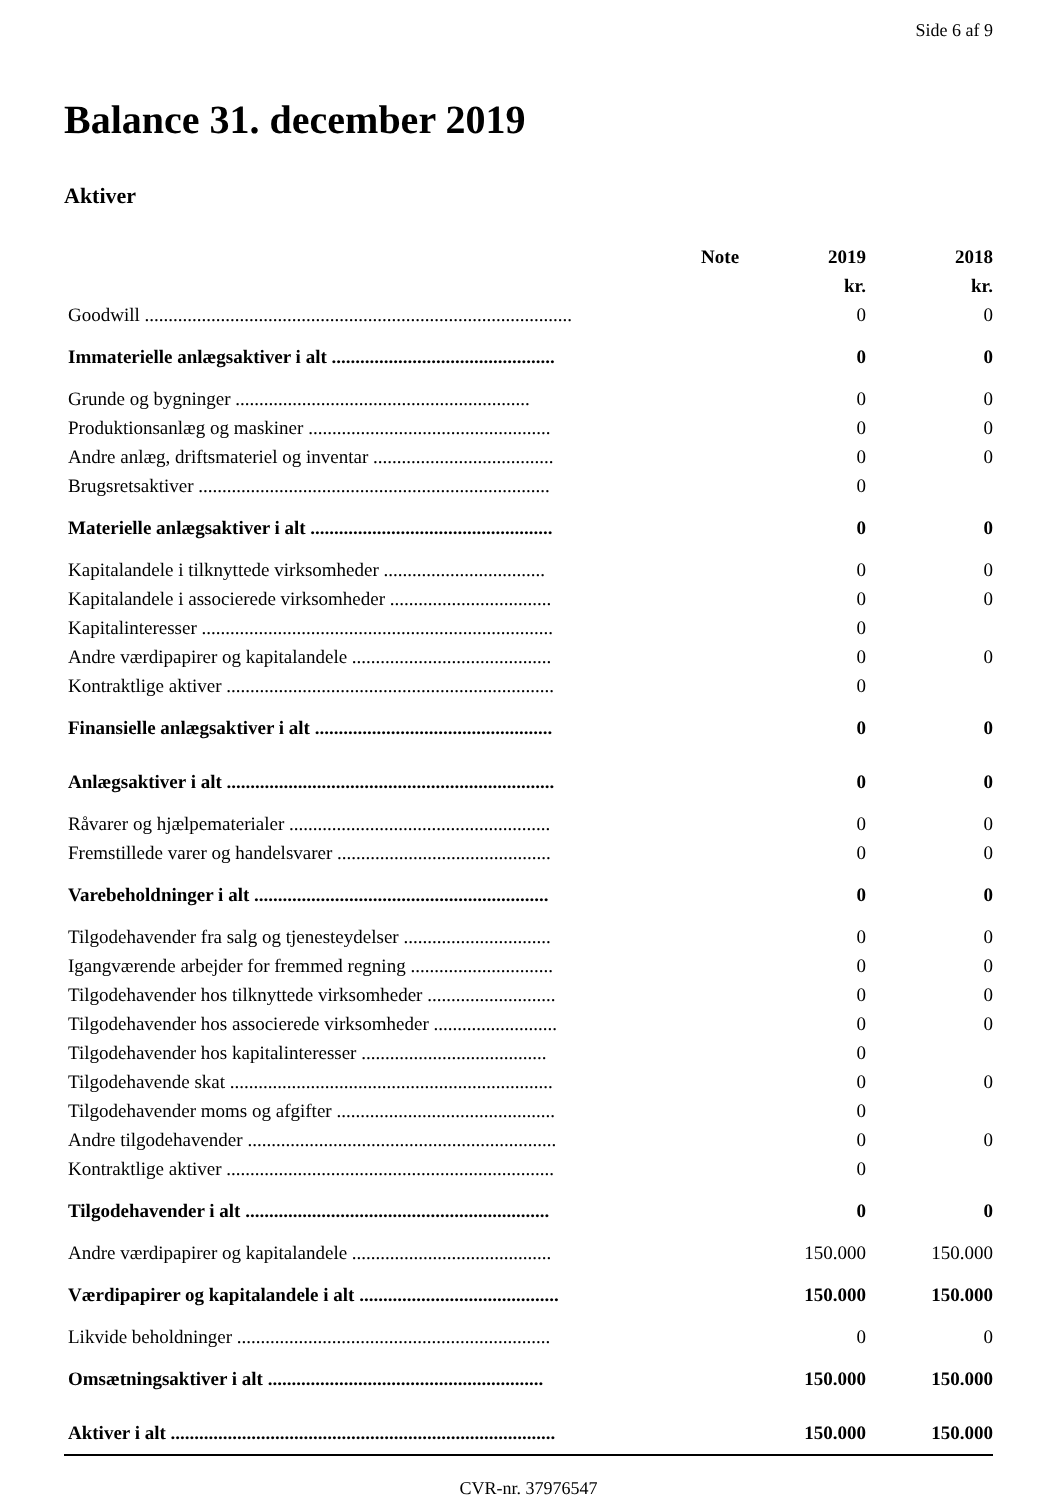Side 6 af 9
Balance 31. december 2019
Aktiver
| | Note | 2019 | 2018 |
| --- | --- | --- | --- |
| | | kr. | kr. |
| Goodwill .......................................................................................... | | 0 | 0 |
| Immaterielle anlægsaktiver i alt ............................................... | | 0 | 0 |
| Grunde og bygninger .............................................................. | | 0 | 0 |
| Produktionsanlæg og maskiner ................................................... | | 0 | 0 |
| Andre anlæg, driftsmateriel og inventar ...................................... | | 0 | 0 |
| Brugsretsaktiver .......................................................................... | | 0 | |
| Materielle anlægsaktiver i alt ................................................... | | 0 | 0 |
| Kapitalandele i tilknyttede virksomheder .................................. | | 0 | 0 |
| Kapitalandele i associerede virksomheder .................................. | | 0 | 0 |
| Kapitalinteresser .......................................................................... | | 0 | |
| Andre værdipapirer og kapitalandele .......................................... | | 0 | 0 |
| Kontraktlige aktiver ..................................................................... | | 0 | |
| Finansielle anlægsaktiver i alt .................................................. | | 0 | 0 |
| Anlægsaktiver i alt ..................................................................... | | 0 | 0 |
| Råvarer og hjælpematerialer ....................................................... | | 0 | 0 |
| Fremstillede varer og handelsvarer ............................................. | | 0 | 0 |
| Varebeholdninger i alt .............................................................. | | 0 | 0 |
| Tilgodehavender fra salg og tjenesteydelser ............................... | | 0 | 0 |
| Igangværende arbejder for fremmed regning .............................. | | 0 | 0 |
| Tilgodehavender hos tilknyttede virksomheder ........................... | | 0 | 0 |
| Tilgodehavender hos associerede virksomheder .......................... | | 0 | 0 |
| Tilgodehavender hos kapitalinteresser ....................................... | | 0 | |
| Tilgodehavende skat .................................................................... | | 0 | 0 |
| Tilgodehavender moms og afgifter .............................................. | | 0 | |
| Andre tilgodehavender ................................................................. | | 0 | 0 |
| Kontraktlige aktiver ..................................................................... | | 0 | |
| Tilgodehavender i alt ................................................................ | | 0 | 0 |
| Andre værdipapirer og kapitalandele .......................................... | | 150.000 | 150.000 |
| Værdipapirer og kapitalandele i alt .......................................... | | 150.000 | 150.000 |
| Likvide beholdninger .................................................................. | | 0 | 0 |
| Omsætningsaktiver i alt .......................................................... | | 150.000 | 150.000 |
| Aktiver i alt ................................................................................. | | 150.000 | 150.000 |
CVR-nr. 37976547